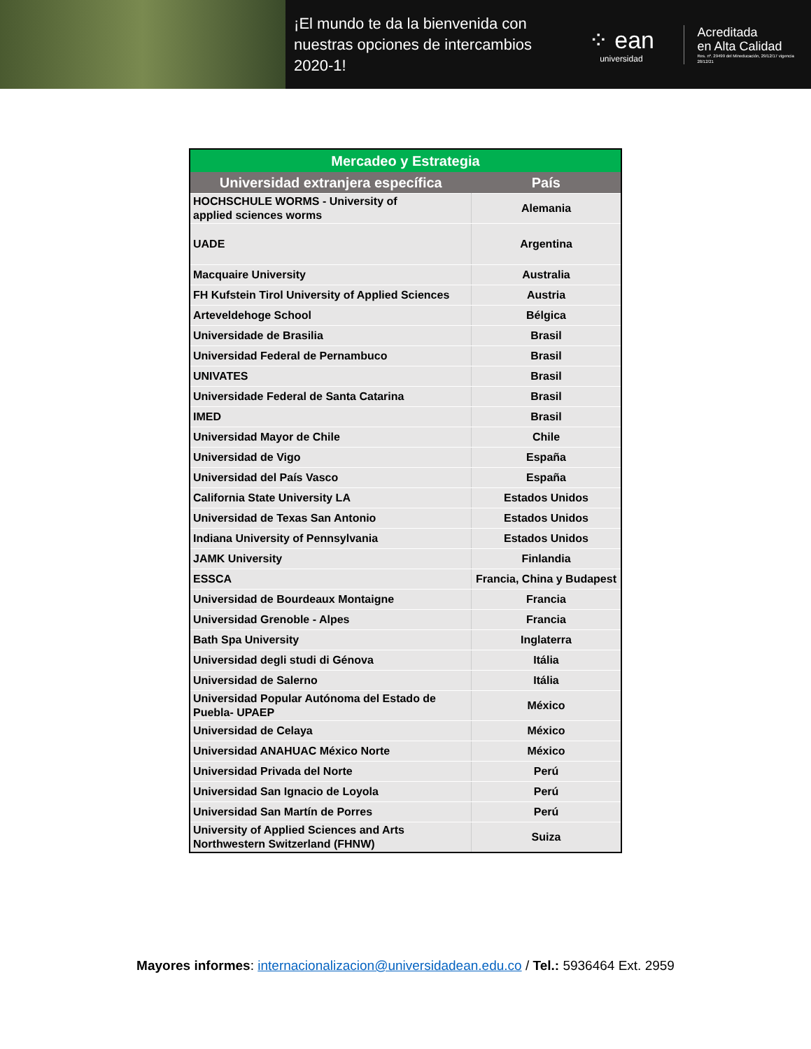¡El mundo te da la bienvenida con nuestras opciones de intercambios 2020-1!
⁘ ean
universidad
Acreditada
en Alta Calidad
Res. nº. 29499 del Mineducación, 29/12/17 vigencia 28/12/21
| Mercadeo y Estrategia | |
| --- | --- |
| Universidad extranjera específica | País |
| HOCHSCHULE WORMS - University of applied sciences worms | Alemania |
| UADE | Argentina |
| Macquaire University | Australia |
| FH Kufstein Tirol University of Applied Sciences | Austria |
| Arteveldehoge School | Bélgica |
| Universidade de Brasilia | Brasil |
| Universidad Federal de Pernambuco | Brasil |
| UNIVATES | Brasil |
| Universidade Federal de Santa Catarina | Brasil |
| IMED | Brasil |
| Universidad Mayor de Chile | Chile |
| Universidad de Vigo | España |
| Universidad del País Vasco | España |
| California State University LA | Estados Unidos |
| Universidad de Texas San Antonio | Estados Unidos |
| Indiana University of Pennsylvania | Estados Unidos |
| JAMK University | Finlandia |
| ESSCA | Francia, China y Budapest |
| Universidad de Bourdeaux Montaigne | Francia |
| Universidad Grenoble - Alpes | Francia |
| Bath Spa University | Inglaterra |
| Universidad degli studi di Génova | Itália |
| Universidad de Salerno | Itália |
| Universidad Popular Autónoma del Estado de Puebla- UPAEP | México |
| Universidad de Celaya | México |
| Universidad ANAHUAC México Norte | México |
| Universidad Privada del Norte | Perú |
| Universidad San Ignacio de Loyola | Perú |
| Universidad San Martín de Porres | Perú |
| University of Applied Sciences and Arts Northwestern Switzerland (FHNW) | Suiza |
Mayores informes: internacionalizacion@universidadean.edu.co / Tel.: 5936464 Ext. 2959